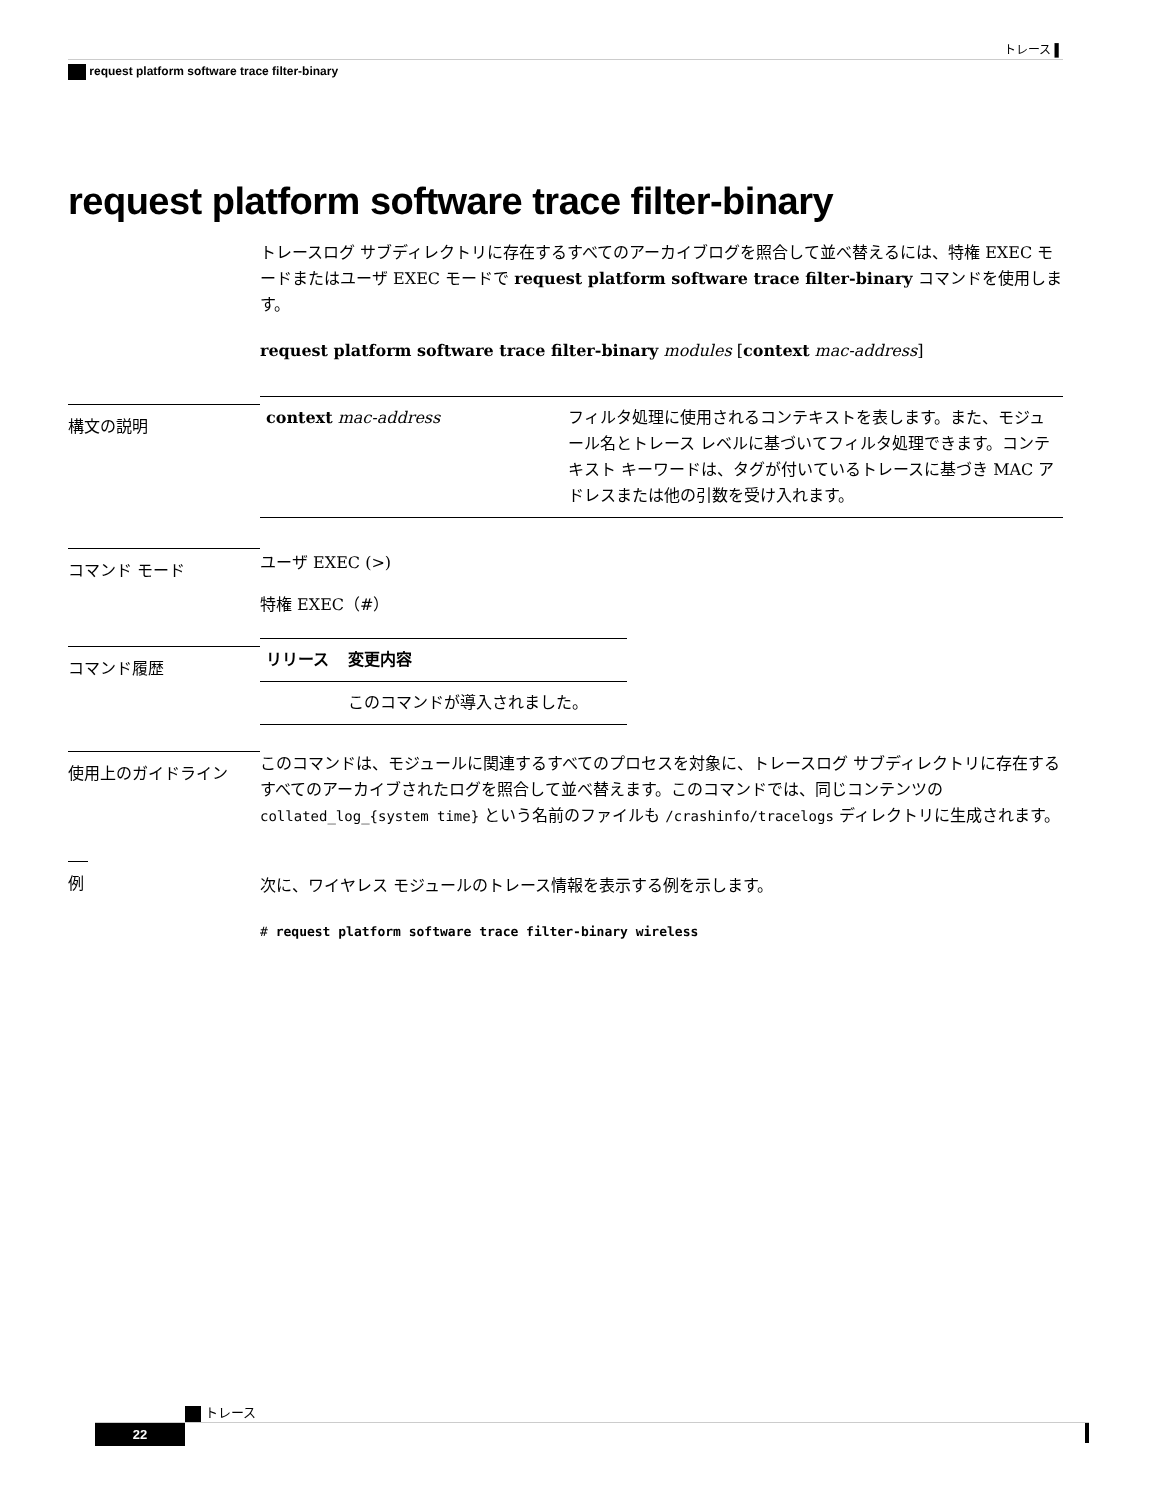トレース ▌
request platform software trace filter-binary
request platform software trace filter-binary
トレースログ サブディレクトリに存在するすべてのアーカイブログを照合して並べ替えるには、特権 EXEC モードまたはユーザ EXEC モードで request platform software trace filter-binary コマンドを使用します。
request platform software trace filter-binary modules [context mac-address]
構文の説明
| context mac-address | フィルタ処理に使用されるコンテキストを表します。また、モジュール名とトレース レベルに基づいてフィルタ処理できます。コンテキスト キーワードは、タグが付いているトレースに基づき MAC アドレスまたは他の引数を受け入れます。 |
コマンド モード
ユーザ EXEC (>)
特権 EXEC（#）
コマンド履歴
| リリース | 変更内容 |
| --- | --- |
| | このコマンドが導入されました。 |
使用上のガイドライン
このコマンドは、モジュールに関連するすべてのプロセスを対象に、トレースログ サブディレクトリに存在するすべてのアーカイブされたログを照合して並べ替えます。このコマンドでは、同じコンテンツの collated_log_{system time} という名前のファイルも /crashinfo/tracelogs ディレクトリに生成されます。
例
次に、ワイヤレス モジュールのトレース情報を表示する例を示します。
# request platform software trace filter-binary wireless
トレース
22